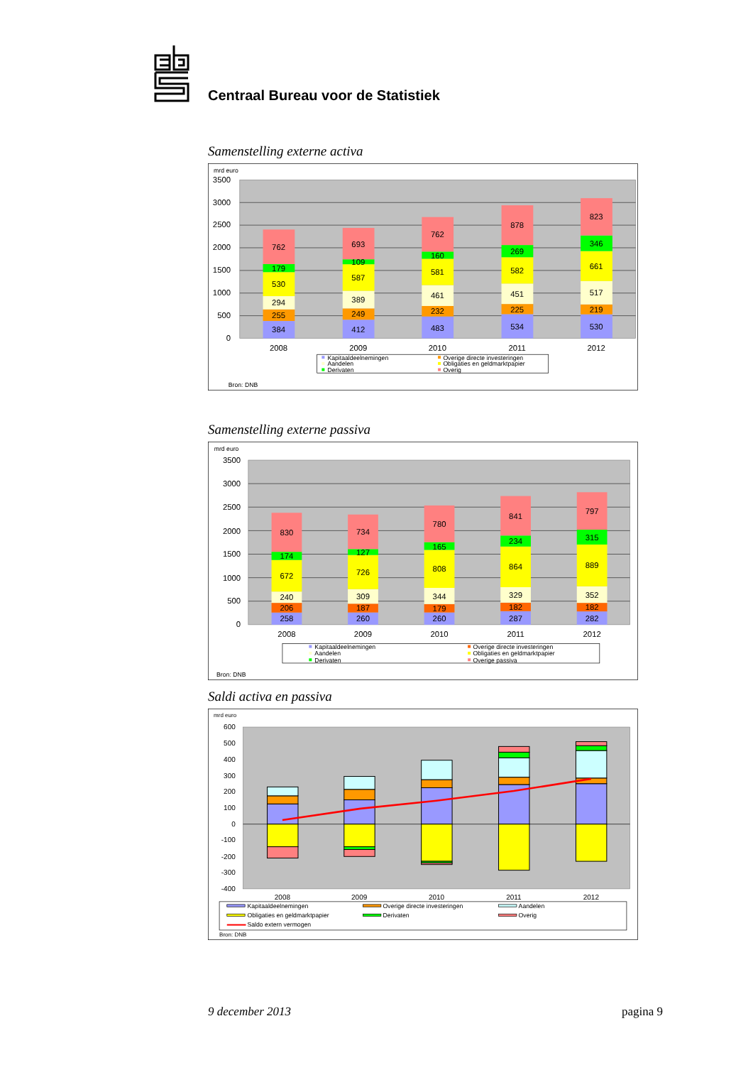Centraal Bureau voor de Statistiek
Samenstelling externe activa
mrd euro
3500
3000
2500
2000
1500
1000
500
0
384
255
294
530
179
762
2008
412
249
389
587
109
693
2009
483
232
461
581
160
762
2010
534
225
451
582
269
878
2011
530
219
517
661
346
823
2012
Kapitaaldeelnemingen
Aandelen
Derivaten
Overige directe investeringen
Obligaties en geldmarktpapier
Overig
Bron: DNB
Samenstelling externe passiva
mrd euro
3500
3000
2500
2000
1500
1000
500
0
258
206
240
672
174
830
2008
260
187
309
726
127
734
2009
260
179
344
808
165
780
2010
287
182
329
864
234
841
2011
282
182
352
889
315
797
2012
Kapitaaldeelnemingen
Aandelen
Derivaten
Overige directe investeringen
Obligaties en geldmarktpapier
Overige passiva
Bron: DNB
Saldi activa en passiva
mrd euro
600
500
400
300
200
100
0
-100
-200
-300
-400
2008
2009
2010
2011
2012
Kapitaaldeelnemingen
Obligaties en geldmarktpapier
Saldo extern vermogen
Overige directe investeringen
Derivaten
Aandelen
Overig
Bron: DNB
9 december 2013 pagina 9